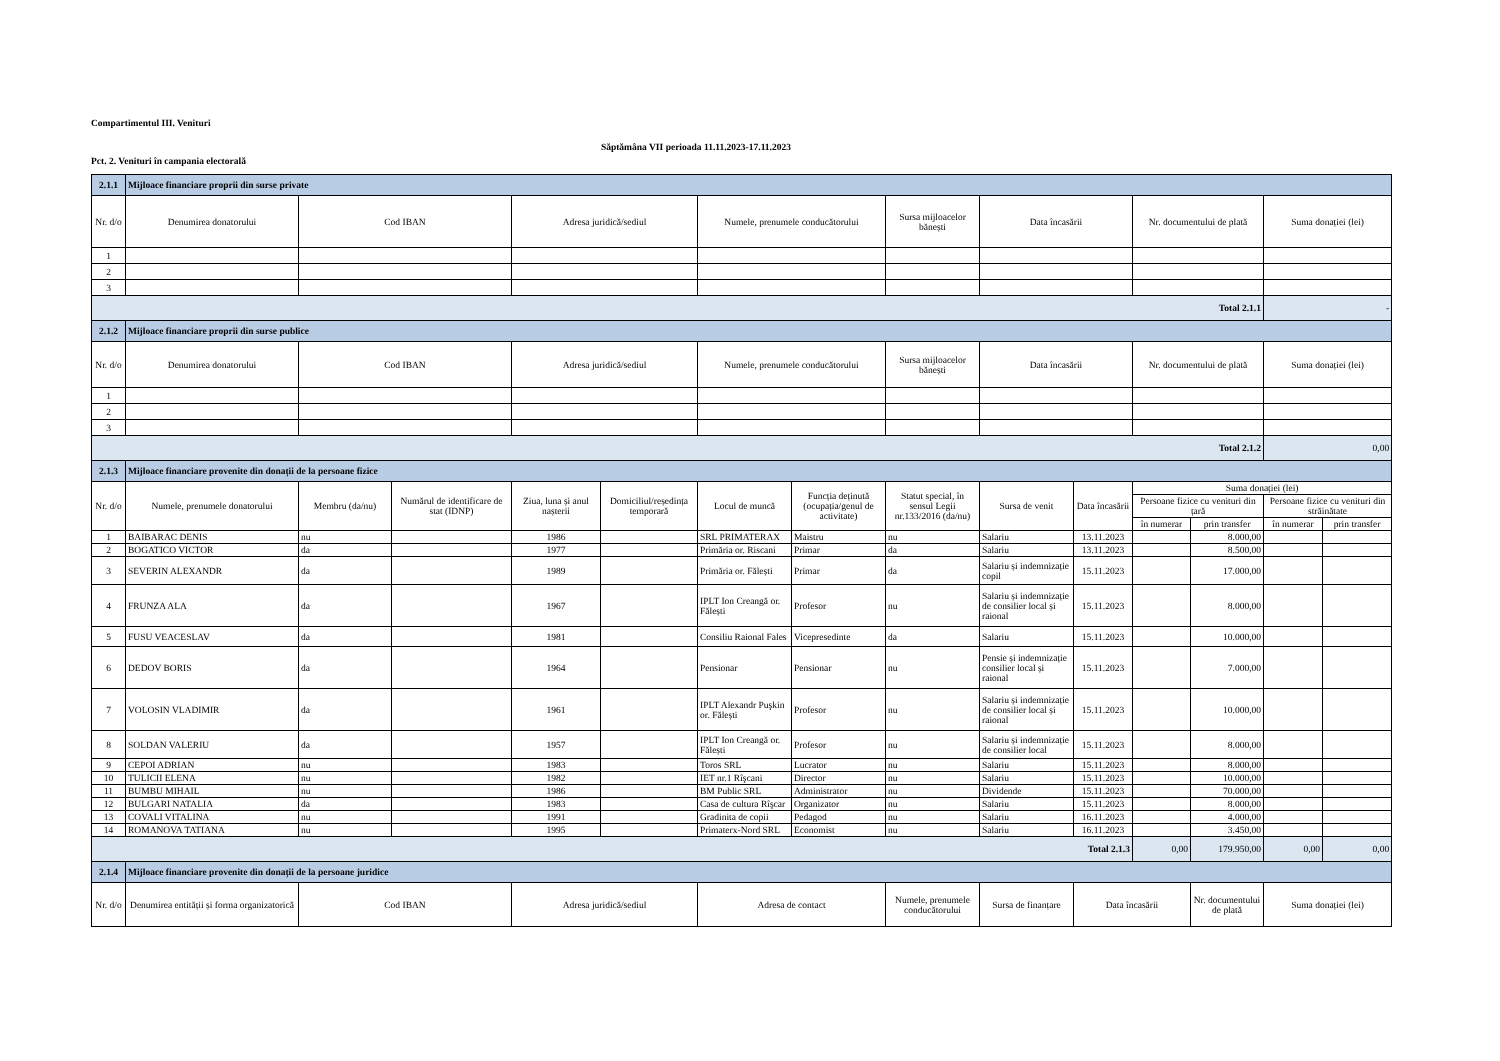Compartimentul III. Venituri
Pct. 2. Venituri în campania electorală
Săptămâna VII perioada 11.11.2023-17.11.2023
| 2.1.1 | Mijloace financiare proprii din surse private | | | | | | | | | | | | | |
| Nr. d/o | Denumirea donatorului | Cod IBAN | | Adresa juridică/sediul | | Numele, prenumele conducătorului | | Sursa mijloacelor bănești | Data încasării | | Nr. documentului de plată | | Suma donației (lei) | |
| 1 | | | | | | | | | | | | | | |
| 2 | | | | | | | | | | | | | | |
| 3 | | | | | | | | | | | | | | |
| Total 2.1.1 | | | | | | | | | | | | | - | |
| 2.1.2 | Mijloace financiare proprii din surse publice | | | | | | | | | | | | | |
| Nr. d/o | Denumirea donatorului | Cod IBAN | | Adresa juridică/sediul | | Numele, prenumele conducătorului | | Sursa mijloacelor bănești | Data încasării | | Nr. documentului de plată | | Suma donației (lei) | |
| 1 | | | | | | | | | | | | | | |
| 2 | | | | | | | | | | | | | | |
| 3 | | | | | | | | | | | | | | |
| Total 2.1.2 | | | | | | | | | | | | | 0,00 | |
| 2.1.3 | Mijloace financiare provenite din donații de la persoane fizice | | | | | | | | | | | | | |
| Nr. d/o | Numele, prenumele donatorului | Membru (da/nu) | Numărul de identificare de stat (IDNP) | Ziua, luna și anul nașterii | Domiciliul/reședința temporară | Locul de muncă | Funcția deținută (ocupația/genul de activitate) | Statut special, în sensul Legii nr.133/2016 (da/nu) | Sursa de venit | Data încasării | Suma donației (lei) | | | |
| | | | | | | | | | | | Persoane fizice cu venituri din țară | | Persoane fizice cu venituri din străinătate | |
| | | | | | | | | | | | în numerar | prin transfer | în numerar | prin transfer |
| 1 | BAIBARAC DENIS | nu | | 1986 | | SRL PRIMATERAX | Maistru | nu | Salariu | 13.11.2023 | | 8.000,00 | | |
| 2 | BOGATICO VICTOR | da | | 1977 | | Primăria or. Riscani | Primar | da | Salariu | 13.11.2023 | | 8.500,00 | | |
| 3 | SEVERIN ALEXANDR | da | | 1989 | | Primăria or. Fălești | Primar | da | Salariu și indemnizație copil | 15.11.2023 | | 17.000,00 | | |
| 4 | FRUNZA ALA | da | | 1967 | | IPLT Ion Creangă or. Fălești | Profesor | nu | Salariu și indemnizație de consilier local și raional | 15.11.2023 | | 8.000,00 | | |
| 5 | FUSU VEACESLAV | da | | 1981 | | Consiliu Raional Fales | Vicepresedinte | da | Salariu | 15.11.2023 | | 10.000,00 | | |
| 6 | DEDOV BORIS | da | | 1964 | | Pensionar | Pensionar | nu | Pensie și indemnizație consilier local și raional | 15.11.2023 | | 7.000,00 | | |
| 7 | VOLOSIN VLADIMIR | da | | 1961 | | IPLT Alexandr Puşkin or. Fălești | Profesor | nu | Salariu și indemnizație de consilier local și raional | 15.11.2023 | | 10.000,00 | | |
| 8 | SOLDAN VALERIU | da | | 1957 | | IPLT Ion Creangă or. Fălești | Profesor | nu | Salariu și indemnizație de consilier local | 15.11.2023 | | 8.000,00 | | |
| 9 | CEPOI ADRIAN | nu | | 1983 | | Toros SRL | Lucrator | nu | Salariu | 15.11.2023 | | 8.000,00 | | |
| 10 | TULICII ELENA | nu | | 1982 | | IET nr.1 Rîşcani | Director | nu | Salariu | 15.11.2023 | | 10.000,00 | | |
| 11 | BUMBU MIHAIL | nu | | 1986 | | BM Public SRL | Administrator | nu | Dividende | 15.11.2023 | | 70.000,00 | | |
| 12 | BULGARI NATALIA | da | | 1983 | | Casa de cultura Rîşcar | Organizator | nu | Salariu | 15.11.2023 | | 8.000,00 | | |
| 13 | COVALI VITALINA | nu | | 1991 | | Gradinita de copii | Pedagod | nu | Salariu | 16.11.2023 | | 4.000,00 | | |
| 14 | ROMANOVA TATIANA | nu | | 1995 | | Primaterx-Nord SRL | Economist | nu | Salariu | 16.11.2023 | | 3.450,00 | | |
| Total 2.1.3 | | | | | | | | | | | 0,00 | 179.950,00 | 0,00 | 0,00 |
| 2.1.4 | Mijloace financiare provenite din donații de la persoane juridice | | | | | | | | | | | | | |
| Nr. d/o | Denumirea entității și forma organizatorică | Cod IBAN | | Adresa juridică/sediul | | Adresa de contact | | Numele, prenumele conducătorului | Sursa de finanțare | Data încasării | | Nr. documentului de plată | Suma donației (lei) | |